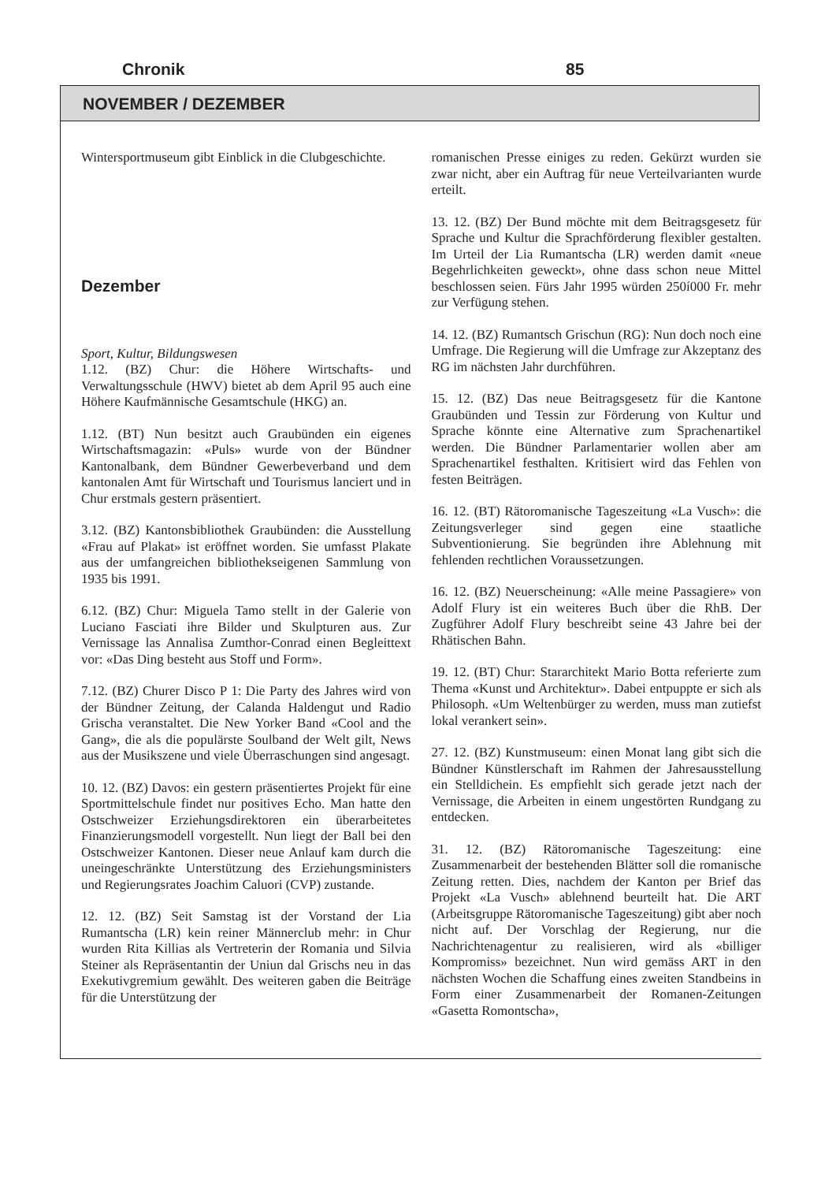Chronik 85
NOVEMBER / DEZEMBER
Wintersportmuseum gibt Einblick in die Clubgeschichte.
Dezember
Sport, Kultur, Bildungswesen
1.12. (BZ) Chur: die Höhere Wirtschafts- und Verwaltungsschule (HWV) bietet ab dem April 95 auch eine Höhere Kaufmännische Gesamtschule (HKG) an.
1.12. (BT) Nun besitzt auch Graubünden ein eigenes Wirtschaftsmagazin: «Puls» wurde von der Bündner Kantonalbank, dem Bündner Gewerbeverband und dem kantonalen Amt für Wirtschaft und Tourismus lanciert und in Chur erstmals gestern präsentiert.
3.12. (BZ) Kantonsbibliothek Graubünden: die Ausstellung «Frau auf Plakat» ist eröffnet worden. Sie umfasst Plakate aus der umfangreichen bibliothekseigenen Sammlung von 1935 bis 1991.
6.12. (BZ) Chur: Miguela Tamo stellt in der Galerie von Luciano Fasciati ihre Bilder und Skulpturen aus. Zur Vernissage las Annalisa Zumthor-Conrad einen Begleittext vor: «Das Ding besteht aus Stoff und Form».
7.12. (BZ) Churer Disco P 1: Die Party des Jahres wird von der Bündner Zeitung, der Calanda Haldengut und Radio Grischa veranstaltet. Die New Yorker Band «Cool and the Gang», die als die populärste Soulband der Welt gilt, News aus der Musikszene und viele Überraschungen sind angesagt.
10. 12. (BZ) Davos: ein gestern präsentiertes Projekt für eine Sportmittelschule findet nur positives Echo. Man hatte den Ostschweizer Erziehungsdirektoren ein überarbeitetes Finanzierungsmodell vorgestellt. Nun liegt der Ball bei den Ostschweizer Kantonen. Dieser neue Anlauf kam durch die uneingeschränkte Unterstützung des Erziehungsministers und Regierungsrates Joachim Caluori (CVP) zustande.
12. 12. (BZ) Seit Samstag ist der Vorstand der Lia Rumantscha (LR) kein reiner Männerclub mehr: in Chur wurden Rita Killias als Vertreterin der Romania und Silvia Steiner als Repräsentantin der Uniun dal Grischs neu in das Exekutivgremium gewählt. Des weiteren gaben die Beiträge für die Unterstützung der
romanischen Presse einiges zu reden. Gekürzt wurden sie zwar nicht, aber ein Auftrag für neue Verteilvarianten wurde erteilt.
13. 12. (BZ) Der Bund möchte mit dem Beitragsgesetz für Sprache und Kultur die Sprachförderung flexibler gestalten. Im Urteil der Lia Rumantscha (LR) werden damit «neue Begehrlichkeiten geweckt», ohne dass schon neue Mittel beschlossen seien. Fürs Jahr 1995 würden 250í000 Fr. mehr zur Verfügung stehen.
14. 12. (BZ) Rumantsch Grischun (RG): Nun doch noch eine Umfrage. Die Regierung will die Umfrage zur Akzeptanz des RG im nächsten Jahr durchführen.
15. 12. (BZ) Das neue Beitragsgesetz für die Kantone Graubünden und Tessin zur Förderung von Kultur und Sprache könnte eine Alternative zum Sprachenartikel werden. Die Bündner Parlamentarier wollen aber am Sprachenartikel festhalten. Kritisiert wird das Fehlen von festen Beiträgen.
16. 12. (BT) Rätoromanische Tageszeitung «La Vusch»: die Zeitungsverleger sind gegen eine staatliche Subventionierung. Sie begründen ihre Ablehnung mit fehlenden rechtlichen Voraussetzungen.
16. 12. (BZ) Neuerscheinung: «Alle meine Passagiere» von Adolf Flury ist ein weiteres Buch über die RhB. Der Zugführer Adolf Flury beschreibt seine 43 Jahre bei der Rhätischen Bahn.
19. 12. (BT) Chur: Stararchitekt Mario Botta referierte zum Thema «Kunst und Architektur». Dabei entpuppte er sich als Philosoph. «Um Weltenbürger zu werden, muss man zutiefst lokal verankert sein».
27. 12. (BZ) Kunstmuseum: einen Monat lang gibt sich die Bündner Künstlerschaft im Rahmen der Jahresausstellung ein Stelldichein. Es empfiehlt sich gerade jetzt nach der Vernissage, die Arbeiten in einem ungestörten Rundgang zu entdecken.
31. 12. (BZ) Rätoromanische Tageszeitung: eine Zusammenarbeit der bestehenden Blätter soll die romanische Zeitung retten. Dies, nachdem der Kanton per Brief das Projekt «La Vusch» ablehnend beurteilt hat. Die ART (Arbeitsgruppe Rätoromanische Tageszeitung) gibt aber noch nicht auf. Der Vorschlag der Regierung, nur die Nachrichtenagentur zu realisieren, wird als «billiger Kompromiss» bezeichnet. Nun wird gemäss ART in den nächsten Wochen die Schaffung eines zweiten Standbeins in Form einer Zusammenarbeit der Romanen-Zeitungen «Gasetta Romontscha»,